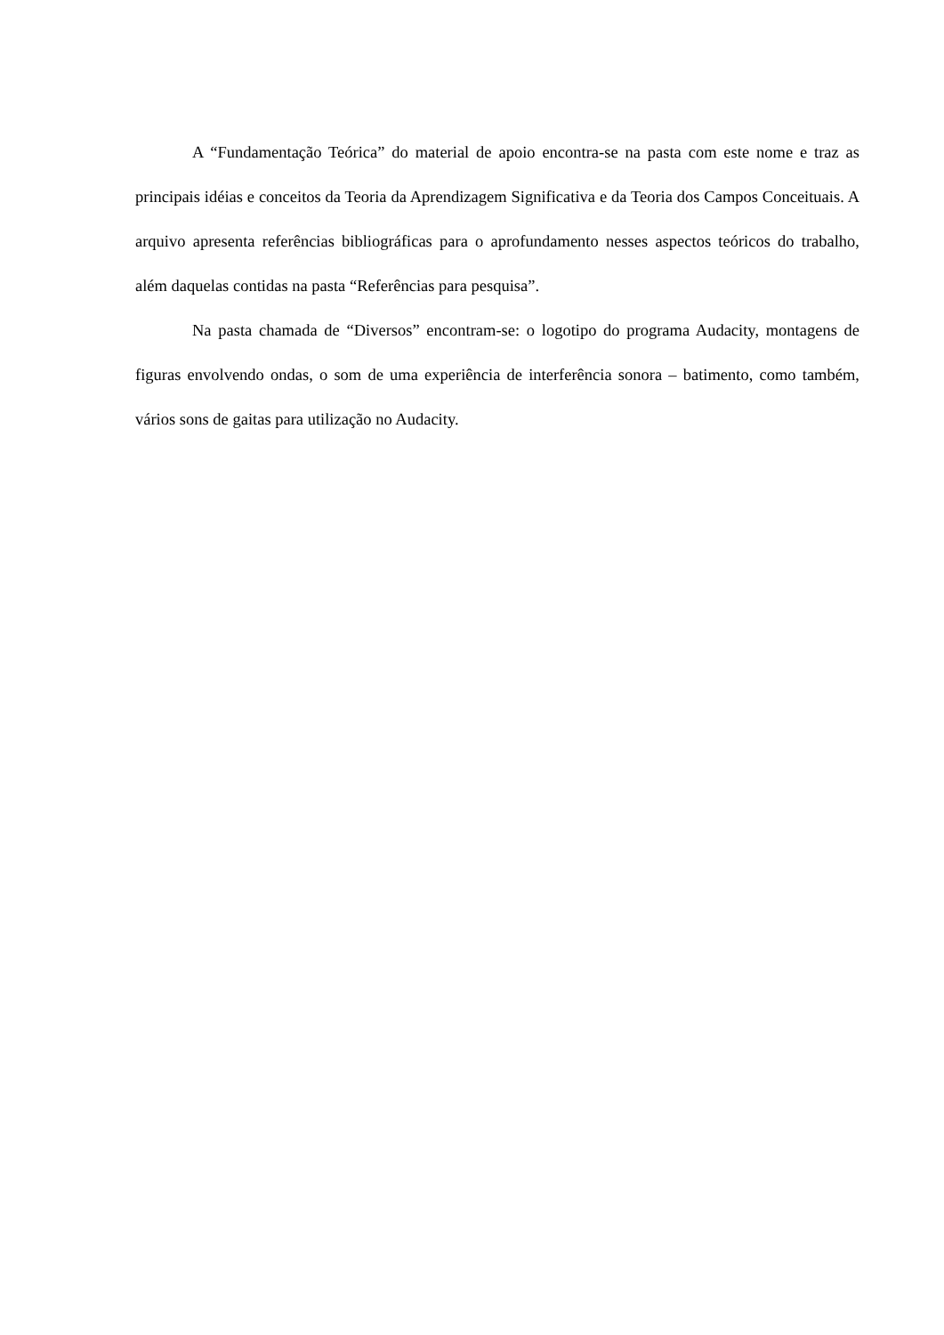A “Fundamentação Teórica” do material de apoio encontra-se na pasta com este nome e traz as principais idéias e conceitos da Teoria da Aprendizagem Significativa e da Teoria dos Campos Conceituais. A arquivo apresenta referências bibliográficas para o aprofundamento nesses aspectos teóricos do trabalho, além daquelas contidas na pasta “Referências para pesquisa”.
Na pasta chamada de “Diversos” encontram-se: o logotipo do programa Audacity, montagens de figuras envolvendo ondas, o som de uma experiência de interferência sonora – batimento, como também, vários sons de gaitas para utilização no Audacity.